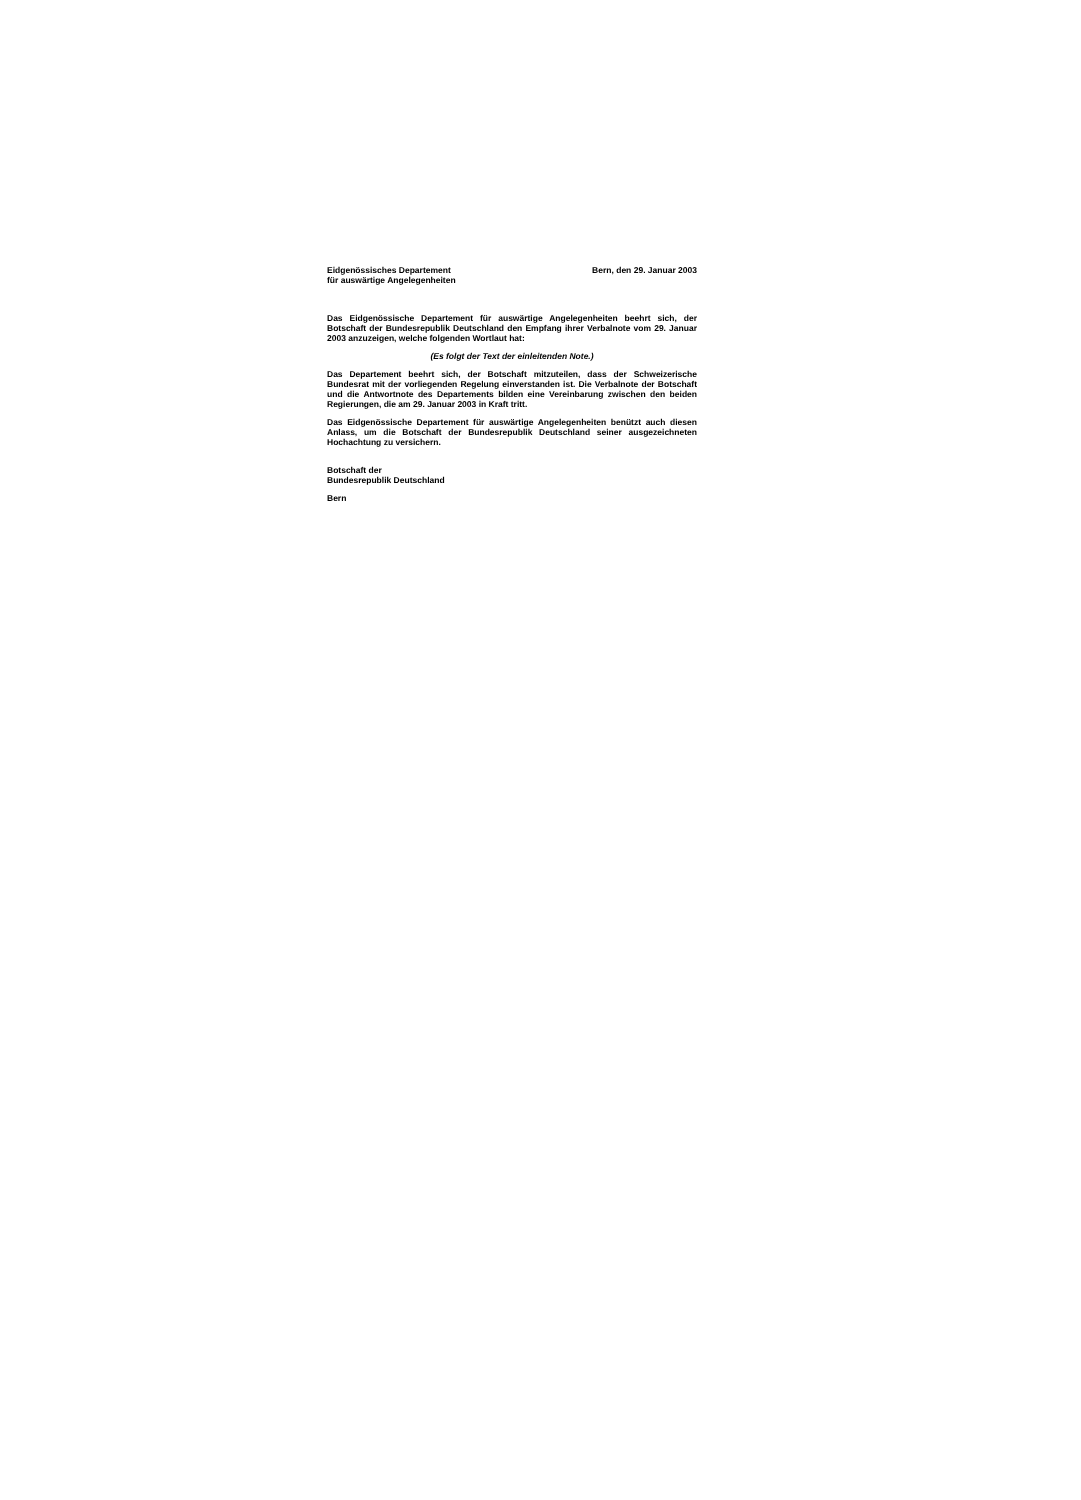Eidgenössisches Departement
für auswärtige Angelegenheiten
Bern, den 29. Januar 2003
Das Eidgenössische Departement für auswärtige Angelegenheiten beehrt sich, der Botschaft der Bundesrepublik Deutschland den Empfang ihrer Verbalnote vom 29. Januar 2003 anzuzeigen, welche folgenden Wortlaut hat:
(Es folgt der Text der einleitenden Note.)
Das Departement beehrt sich, der Botschaft mitzuteilen, dass der Schweizerische Bundesrat mit der vorliegenden Regelung einverstanden ist. Die Verbalnote der Botschaft und die Antwortnote des Departements bilden eine Vereinbarung zwischen den beiden Regierungen, die am 29. Januar 2003 in Kraft tritt.
Das Eidgenössische Departement für auswärtige Angelegenheiten benützt auch diesen Anlass, um die Botschaft der Bundesrepublik Deutschland seiner ausgezeichneten Hochachtung zu versichern.
Botschaft der
Bundesrepublik Deutschland
Bern